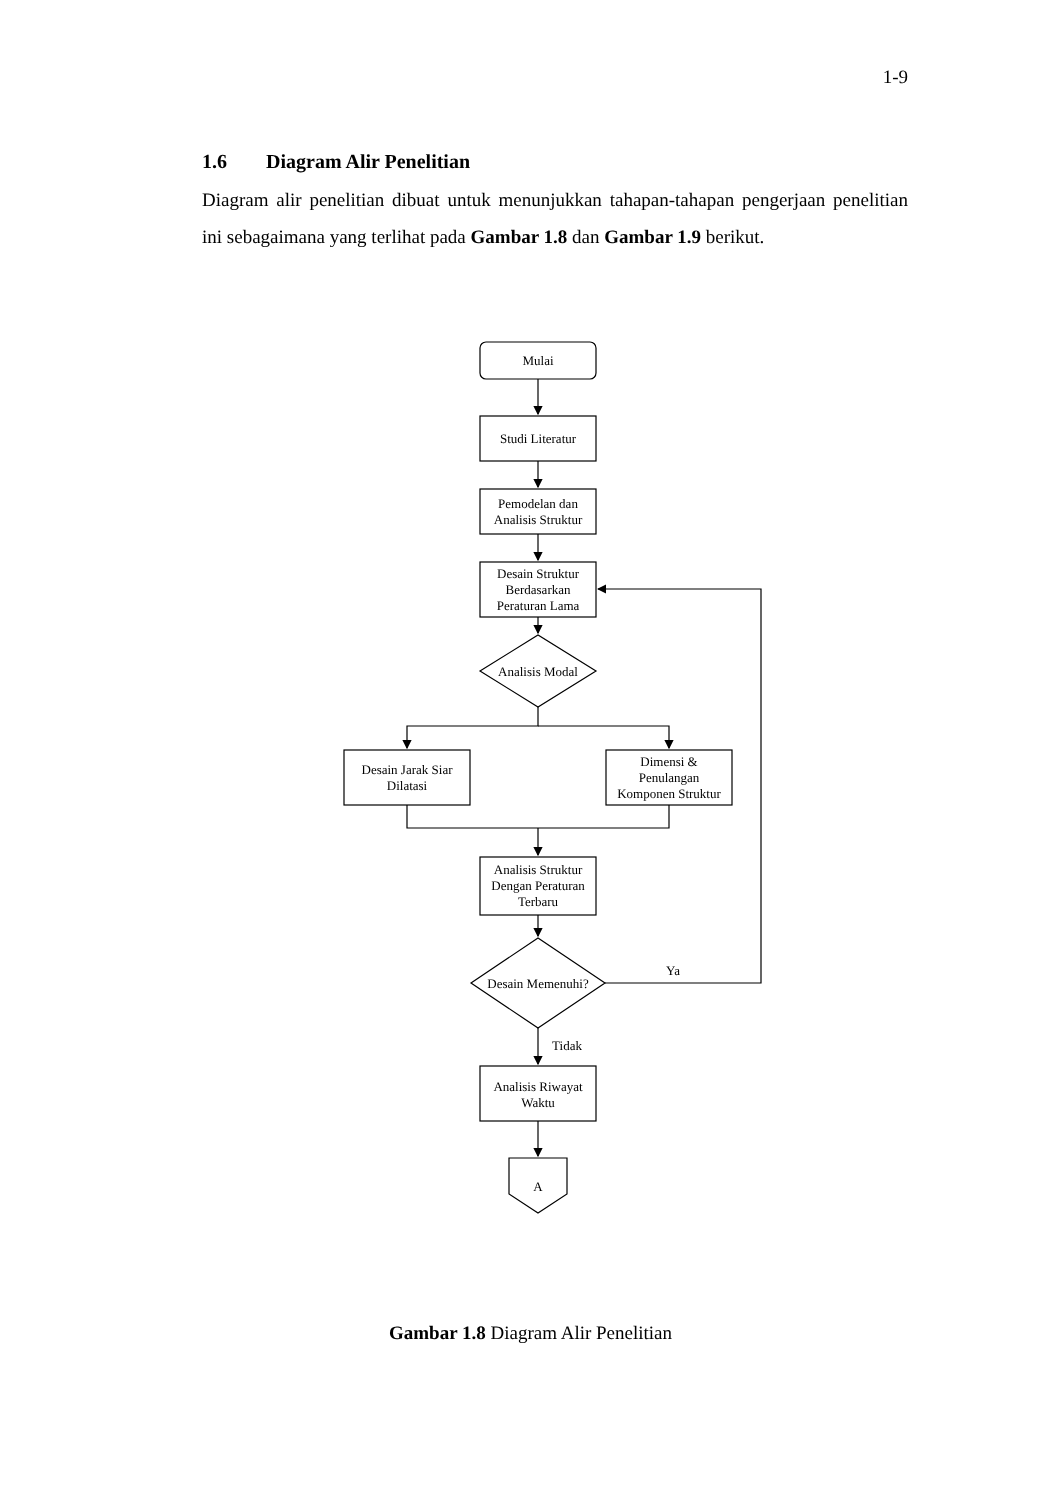1-9
1.6 Diagram Alir Penelitian
Diagram alir penelitian dibuat untuk menunjukkan tahapan-tahapan pengerjaan penelitian ini sebagaimana yang terlihat pada Gambar 1.8 dan Gambar 1.9 berikut.
Mulai
Studi Literatur
Pemodelan dan
Analisis Struktur
Desain Struktur
Berdasarkan
Peraturan Lama
Analisis Modal
Desain Jarak Siar
Dilatasi
Dimensi &
Penulangan
Komponen Struktur
Analisis Struktur
Dengan Peraturan
Terbaru
Desain Memenuhi?
Ya
Tidak
Analisis Riwayat
Waktu
A
Gambar 1.8 Diagram Alir Penelitian